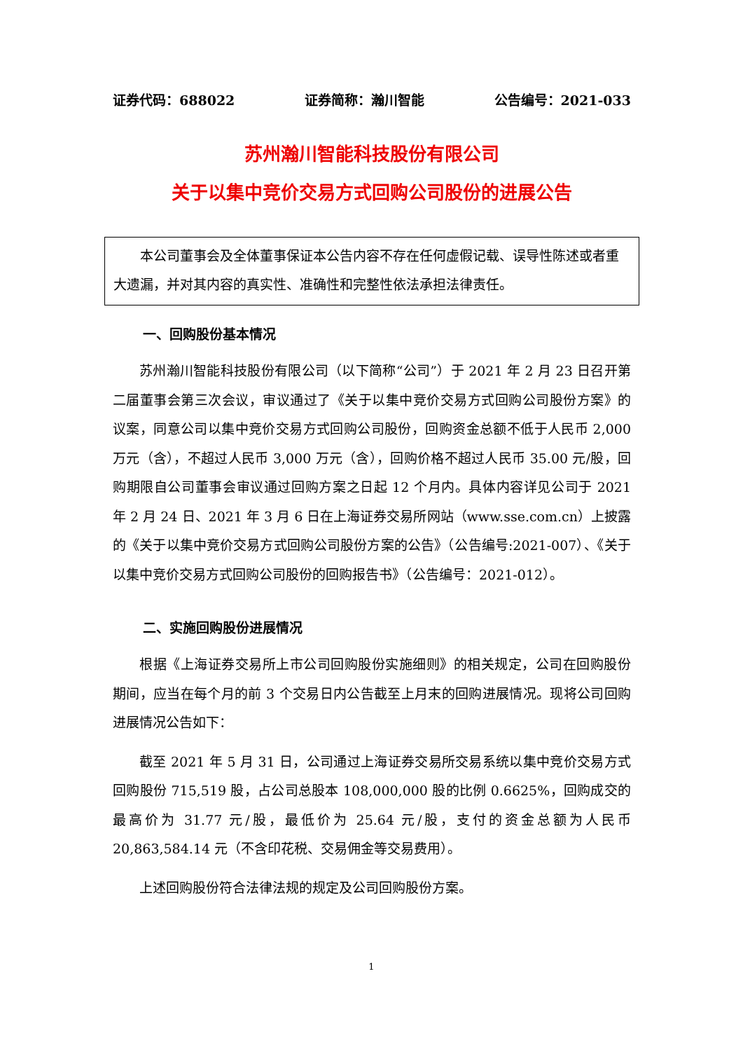证券代码：688022 证券简称：瀚川智能 公告编号：2021-033
苏州瀚川智能科技股份有限公司
关于以集中竞价交易方式回购公司股份的进展公告
  本公司董事会及全体董事保证本公告内容不存在任何虚假记载、误导性陈述或者重大遗漏，并对其内容的真实性、准确性和完整性依法承担法律责任。
一、回购股份基本情况
苏州瀚川智能科技股份有限公司（以下简称“公司”）于 2021 年 2 月 23 日召开第二届董事会第三次会议，审议通过了《关于以集中竞价交易方式回购公司股份方案》的议案，同意公司以集中竞价交易方式回购公司股份，回购资金总额不低于人民币 2,000 万元（含），不超过人民币 3,000 万元（含），回购价格不超过人民币 35.00 元/股，回购期限自公司董事会审议通过回购方案之日起 12 个月内。具体内容详见公司于 2021 年 2 月 24 日、2021 年 3 月 6 日在上海证券交易所网站（www.sse.com.cn）上披露的《关于以集中竞价交易方式回购公司股份方案的公告》（公告编号:2021-007）、《关于以集中竞价交易方式回购公司股份的回购报告书》（公告编号：2021-012）。
二、实施回购股份进展情况
根据《上海证券交易所上市公司回购股份实施细则》的相关规定，公司在回购股份期间，应当在每个月的前 3 个交易日内公告截至上月末的回购进展情况。现将公司回购进展情况公告如下：
截至 2021 年 5 月 31 日，公司通过上海证券交易所交易系统以集中竞价交易方式回购股份 715,519 股，占公司总股本 108,000,000 股的比例 0.6625%，回购成交的最高价为 31.77 元/股，最低价为 25.64 元/股，支付的资金总额为人民币 20,863,584.14 元（不含印花税、交易佣金等交易费用）。
上述回购股份符合法律法规的规定及公司回购股份方案。
1